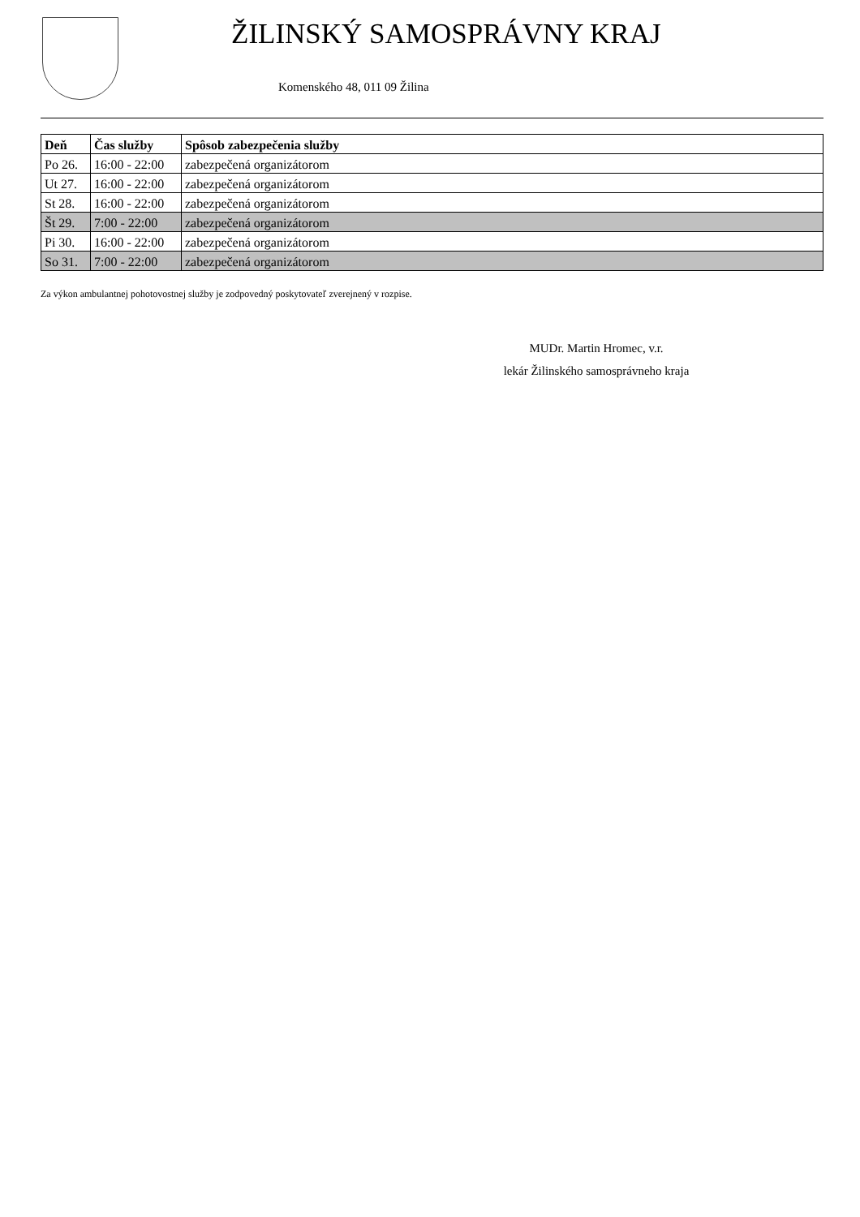ŽILINSKÝ SAMOSPRÁVNY KRAJ
Komenského 48, 011 09 Žilina
| Deň | Čas služby | Spôsob zabezpečenia služby |
| --- | --- | --- |
| Po 26. | 16:00 - 22:00 | zabezpečená organizátorom |
| Ut 27. | 16:00 - 22:00 | zabezpečená organizátorom |
| St 28. | 16:00 - 22:00 | zabezpečená organizátorom |
| Št 29. | 7:00 - 22:00 | zabezpečená organizátorom |
| Pi 30. | 16:00 - 22:00 | zabezpečená organizátorom |
| So 31. | 7:00 - 22:00 | zabezpečená organizátorom |
Za výkon ambulantnej pohotovostnej služby je zodpovedný poskytovateľ zverejnený v rozpise.
MUDr. Martin Hromec, v.r.
lekár Žilinského samosprávneho kraja